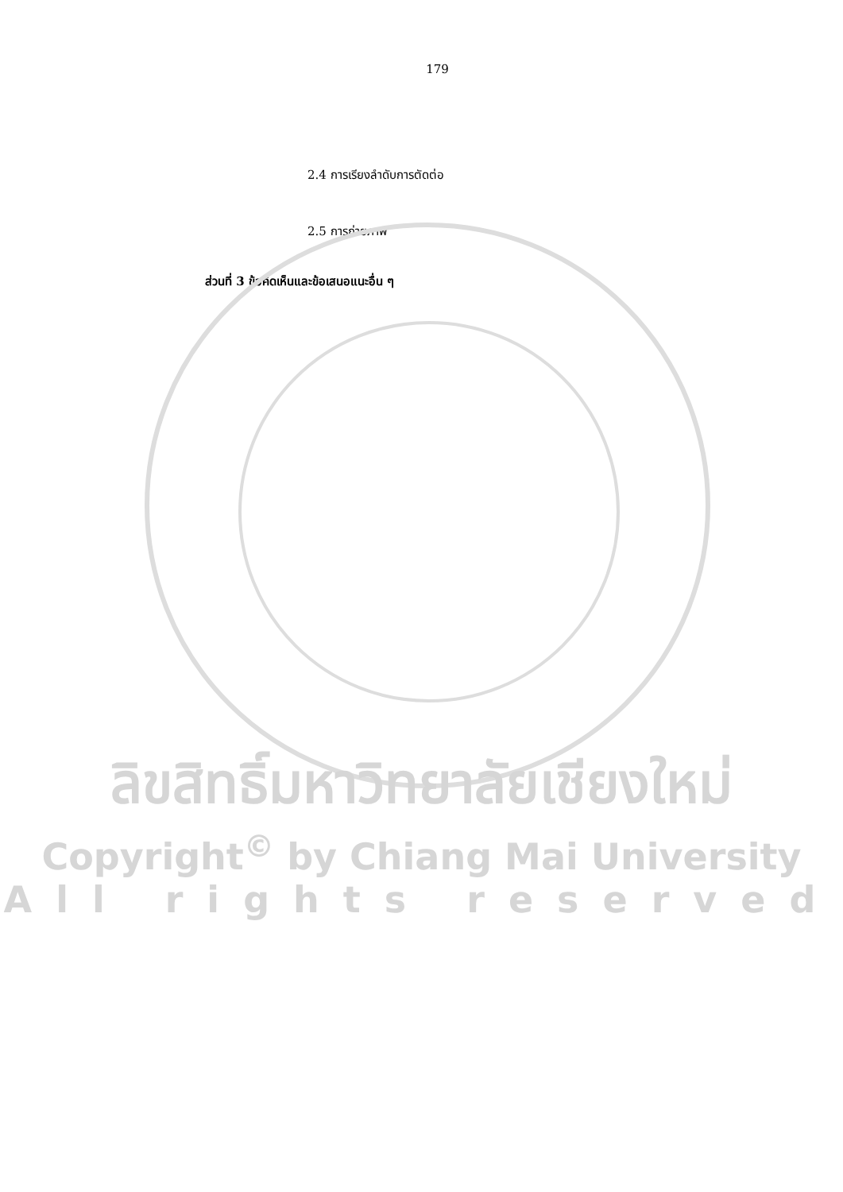179
2.4 การเรียงลำดับการตัดต่อ
2.5 การถ่ายภาพ
ส่วนที่ 3 ข้อคิดเห็นและข้อเสนอแนะอื่น ๆ
ลิขสิทธิ์มหาวิทยาลัยเชียงใหม่
Copyright<sup>©</sup> by Chiang Mai University
All rights reserved